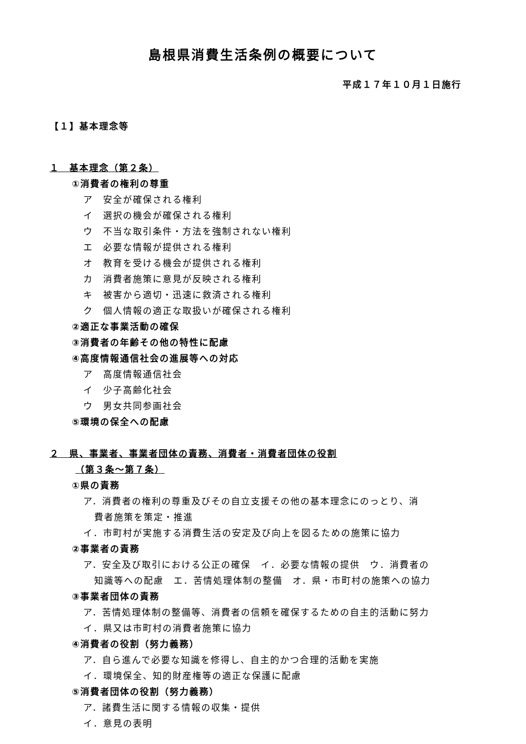島根県消費生活条例の概要について
平成１７年１０月１日施行
【１】基本理念等
１　基本理念（第２条）
①消費者の権利の尊重
ア　安全が確保される権利
イ　選択の機会が確保される権利
ウ　不当な取引条件・方法を強制されない権利
エ　必要な情報が提供される権利
オ　教育を受ける機会が提供される権利
カ　消費者施策に意見が反映される権利
キ　被害から適切・迅速に救済される権利
ク　個人情報の適正な取扱いが確保される権利
②適正な事業活動の確保
③消費者の年齢その他の特性に配慮
④高度情報通信社会の進展等への対応
ア　高度情報通信社会
イ　少子高齢化社会
ウ　男女共同参画社会
⑤環境の保全への配慮
２　県、事業者、事業者団体の責務、消費者・消費者団体の役割
（第３条～第７条）
①県の責務
ア．消費者の権利の尊重及びその自立支援その他の基本理念にのっとり、消
費者施策を策定・推進
イ．市町村が実施する消費生活の安定及び向上を図るための施策に協力
②事業者の責務
ア．安全及び取引における公正の確保　イ．必要な情報の提供　ウ．消費者の
知識等への配慮　エ．苦情処理体制の整備　オ．県・市町村の施策への協力
③事業者団体の責務
ア．苦情処理体制の整備等、消費者の信頼を確保するための自主的活動に努力
イ．県又は市町村の消費者施策に協力
④消費者の役割（努力義務）
ア．自ら進んで必要な知識を修得し、自主的かつ合理的活動を実施
イ．環境保全、知的財産権等の適正な保護に配慮
⑤消費者団体の役割（努力義務）
ア．諸費生活に関する情報の収集・提供
イ．意見の表明